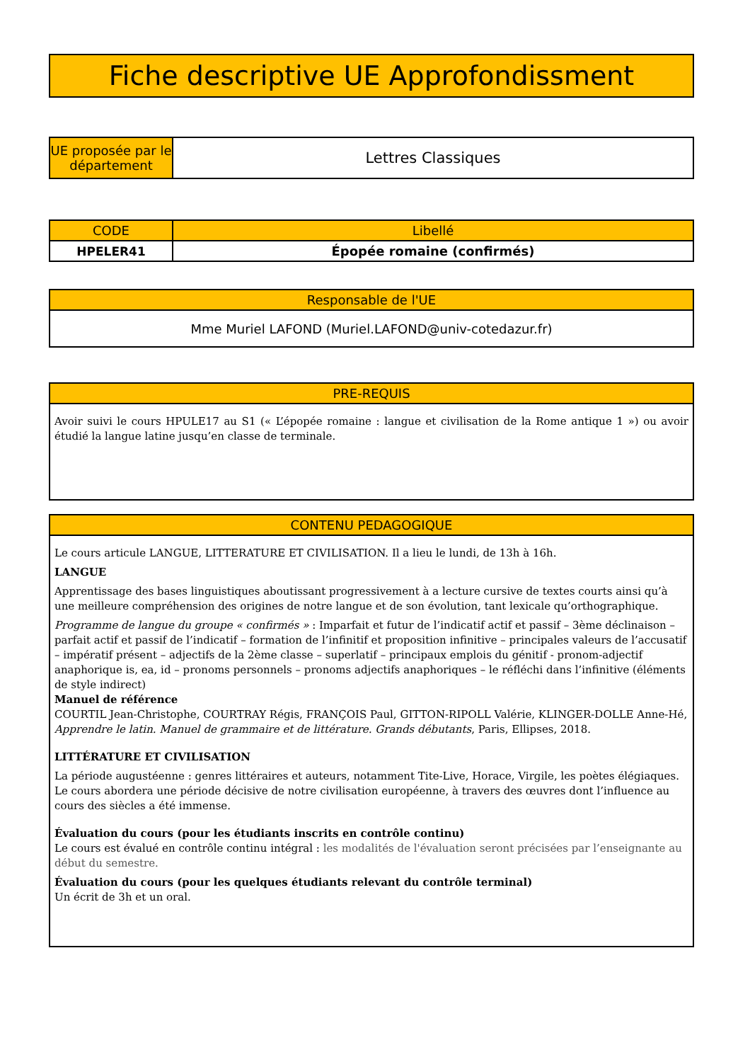| Fiche descriptive UE Approfondissment |
| --- |
| UE proposée par le département | Lettres Classiques |
| CODE | Libellé |
| --- | --- |
| HPELER41 | Épopée romaine (confirmés) |
| Responsable de l'UE |
| --- |
| Mme Muriel LAFOND (Muriel.LAFOND@univ-cotedazur.fr) |
| PRE-REQUIS |
| --- |
| Avoir suivi le cours HPULE17 au S1 (« L’épopée romaine : langue et civilisation de la Rome antique 1 ») ou avoir étudié la langue latine jusqu’en classe de terminale. |
| CONTENU PEDAGOGIQUE |
| --- |
| Le cours articule LANGUE, LITTERATURE ET CIVILISATION. Il a lieu le lundi, de 13h à 16h. LANGUE Apprentissage des bases linguistiques aboutissant progressivement à a lecture cursive de textes courts ainsi qu’à une meilleure compréhension des origines de notre langue et de son évolution, tant lexicale qu’orthographique. Programme de langue du groupe « confirmés » : Imparfait et futur de l’indicatif actif et passif – 3ème déclinaison – parfait actif et passif de l’indicatif – formation de l’infinitif et proposition infinitive – principales valeurs de l’accusatif – impératif présent – adjectifs de la 2ème classe – superlatif – principaux emplois du génitif - pronom-adjectif anaphorique is, ea, id – pronoms personnels – pronoms adjectifs anaphoriques – le réfléchi dans l’infinitive (éléments de style indirect) Manuel de référence COURTIL Jean-Christophe, COURTRAY Régis, FRANÇOIS Paul, GITTON-RIPOLL Valérie, KLINGER-DOLLE Anne-Hé, Apprendre le latin. Manuel de grammaire et de littérature. Grands débutants , Paris, Ellipses, 2018. LITTÉRATURE ET CIVILISATION La période augustéenne : genres littéraires et auteurs, notamment Tite-Live, Horace, Virgile, les poètes élégiaques. Le cours abordera une période décisive de notre civilisation européenne, à travers des œuvres dont l’influence au cours des siècles a été immense. Évaluation du cours (pour les étudiants inscrits en contrôle continu) Le cours est évalué en contrôle continu intégral : les modalités de l'évaluation seront précisées par l’enseignante au début du semestre. Évaluation du cours (pour les quelques étudiants relevant du contrôle terminal) Un écrit de 3h et un oral. |